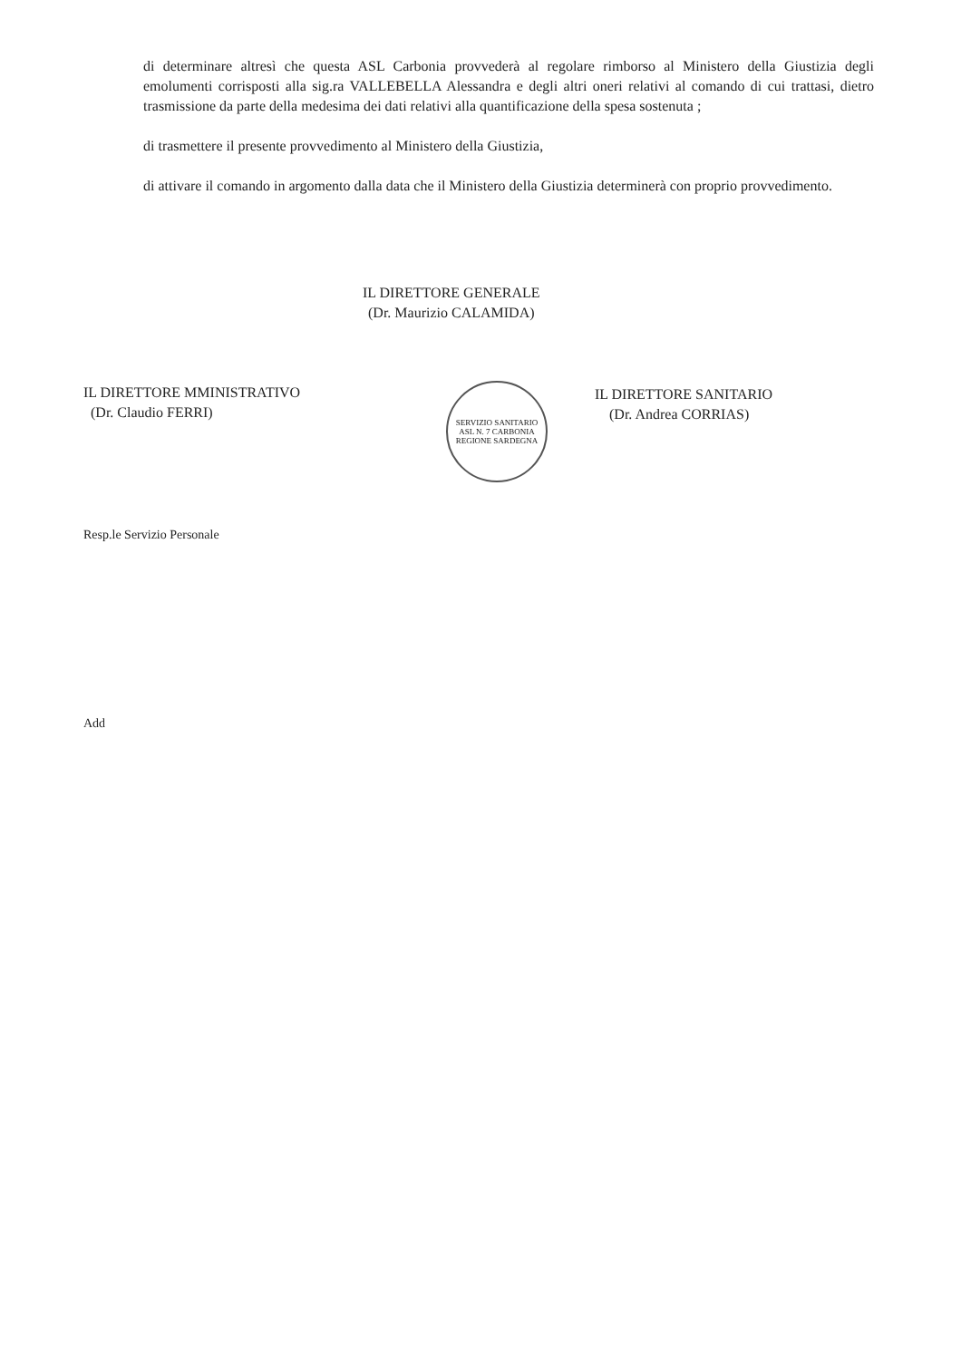di determinare altresì che questa ASL Carbonia provvederà al regolare rimborso al Ministero della Giustizia degli emolumenti corrisposti alla sig.ra VALLEBELLA Alessandra e degli altri oneri relativi al comando di cui trattasi, dietro trasmissione da parte della medesima dei dati relativi alla quantificazione della spesa sostenuta ;
di trasmettere il presente provvedimento al Ministero della Giustizia,
di attivare il comando in argomento dalla data che il Ministero della Giustizia determinerà con proprio provvedimento.
IL DIRETTORE GENERALE
(Dr. Maurizio CALAMIDA)
IL DIRETTORE MMINISTRATIVO
(Dr. Claudio FERRI)
SERVIZIO SANITARIO
ASL N. 7 CARBONIA
REGIONE SARDEGNA
IL DIRETTORE SANITARIO
(Dr. Andrea CORRIAS)
Resp.le Servizio Personale
Add